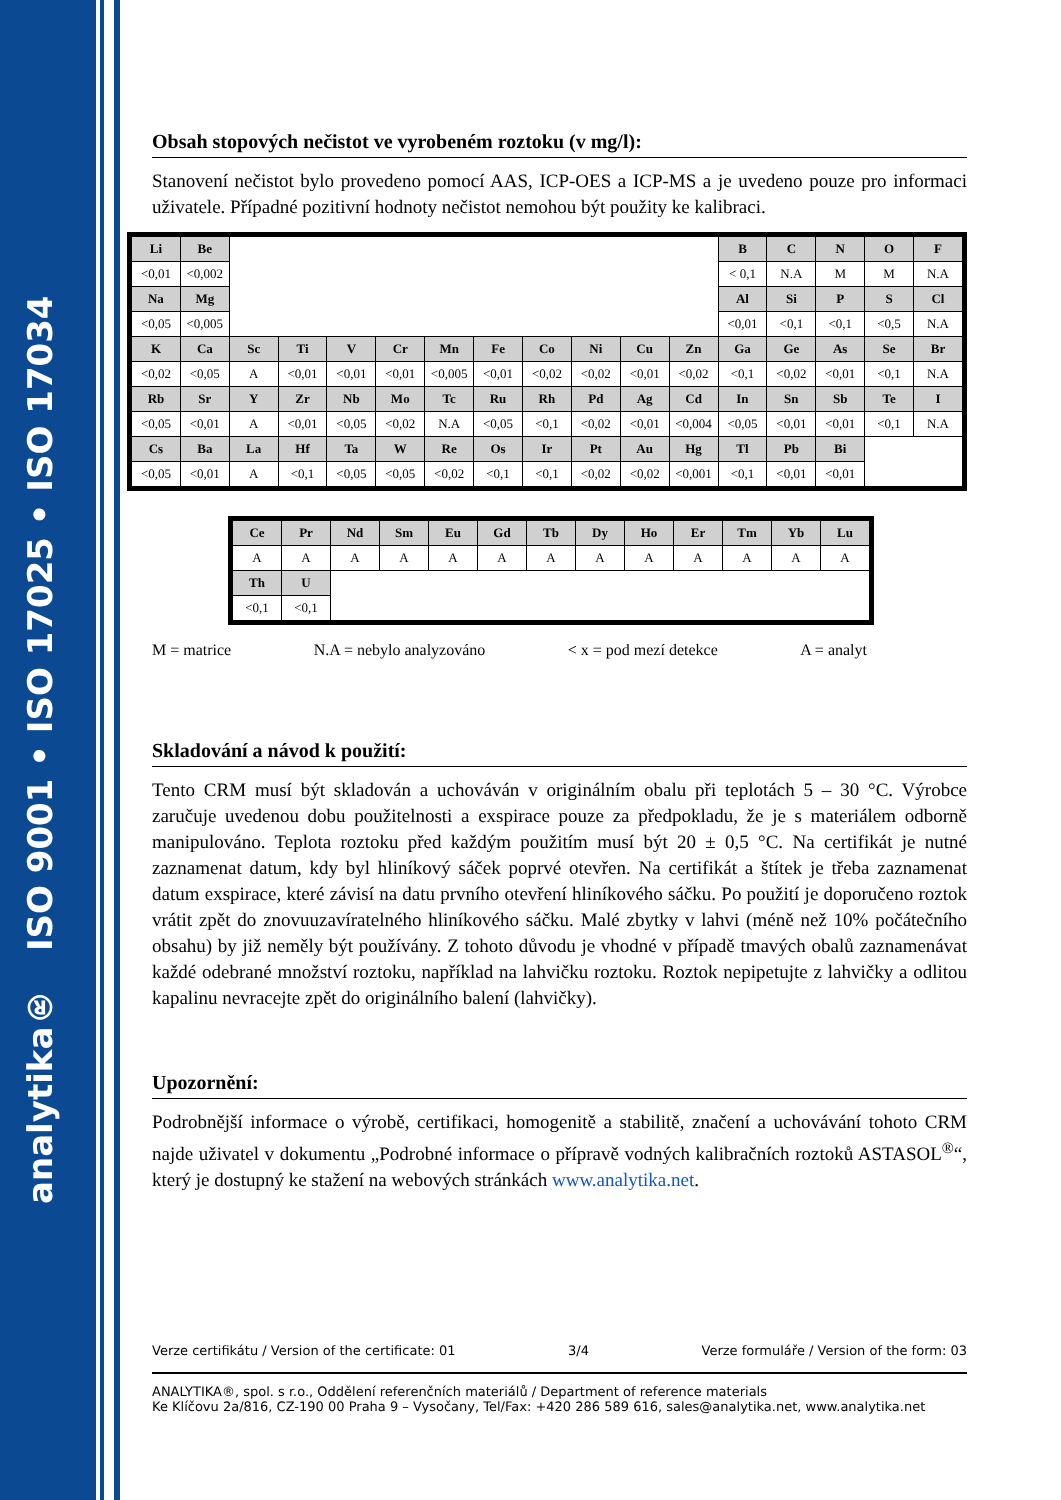analytika® ISO 9001 • ISO 17025 • ISO 17034
Obsah stopových nečistot ve vyrobeném roztoku (v mg/l):
Stanovení nečistot bylo provedeno pomocí AAS, ICP-OES a ICP-MS a je uvedeno pouze pro informaci uživatele. Případné pozitivní hodnoty nečistot nemohou být použity ke kalibraci.
| Li | Be | | | | | | | | | | | B | C | N | O | F |
| <0,01 | <0,002 | | | | | | | | | | | < 0,1 | N.A | M | M | N.A |
| Na | Mg | | | | | | | | | | | Al | Si | P | S | Cl |
| <0,05 | <0,005 | | | | | | | | | | | <0,01 | <0,1 | <0,1 | <0,5 | N.A |
| K | Ca | Sc | Ti | V | Cr | Mn | Fe | Co | Ni | Cu | Zn | Ga | Ge | As | Se | Br |
| <0,02 | <0,05 | A | <0,01 | <0,01 | <0,01 | <0,005 | <0,01 | <0,02 | <0,02 | <0,01 | <0,02 | <0,1 | <0,02 | <0,01 | <0,1 | N.A |
| Rb | Sr | Y | Zr | Nb | Mo | Tc | Ru | Rh | Pd | Ag | Cd | In | Sn | Sb | Te | I |
| <0,05 | <0,01 | A | <0,01 | <0,05 | <0,02 | N.A | <0,05 | <0,1 | <0,02 | <0,01 | <0,004 | <0,05 | <0,01 | <0,01 | <0,1 | N.A |
| Cs | Ba | La | Hf | Ta | W | Re | Os | Ir | Pt | Au | Hg | Tl | Pb | Bi | | |
| <0,05 | <0,01 | A | <0,1 | <0,05 | <0,05 | <0,02 | <0,1 | <0,1 | <0,02 | <0,02 | <0,001 | <0,1 | <0,01 | <0,01 | | |
| Ce | Pr | Nd | Sm | Eu | Gd | Tb | Dy | Ho | Er | Tm | Yb | Lu |
| A | A | A | A | A | A | A | A | A | A | A | A | A |
| Th | U | | | | | | | | | | | |
| <0,1 | <0,1 | | | | | | | | | | | |
M = matrice N.A = nebylo analyzováno < x = pod mezí detekce A = analyt
Skladování a návod k použití:
Tento CRM musí být skladován a uchováván v originálním obalu při teplotách 5 – 30 °C. Výrobce zaručuje uvedenou dobu použitelnosti a exspirace pouze za předpokladu, že je s materiálem odborně manipulováno. Teplota roztoku před každým použitím musí být 20 ± 0,5 °C. Na certifikát je nutné zaznamenat datum, kdy byl hliníkový sáček poprvé otevřen. Na certifikát a štítek je třeba zaznamenat datum exspirace, které závisí na datu prvního otevření hliníkového sáčku. Po použití je doporučeno roztok vrátit zpět do znovuuzavíratelného hliníkového sáčku. Malé zbytky v lahvi (méně než 10% počátečního obsahu) by již neměly být používány. Z tohoto důvodu je vhodné v případě tmavých obalů zaznamenávat každé odebrané množství roztoku, například na lahvičku roztoku. Roztok nepipetujte z lahvičky a odlitou kapalinu nevracejte zpět do originálního balení (lahvičky).
Upozornění:
Podrobnější informace o výrobě, certifikaci, homogenitě a stabilitě, značení a uchovávání tohoto CRM najde uživatel v dokumentu „Podrobné informace o přípravě vodných kalibračních roztoků ASTASOL<sup>®</sup>“, který je dostupný ke stažení na webových stránkách www.analytika.net.
Verze certifikátu / Version of the certificate: 01 3/4 Verze formuláře / Version of the form: 03
ANALYTIKA®, spol. s r.o., Oddělení referenčních materiálů / Department of reference materials
Ke Klíčovu 2a/816, CZ-190 00 Praha 9 – Vysočany, Tel/Fax: +420 286 589 616, sales@analytika.net, www.analytika.net